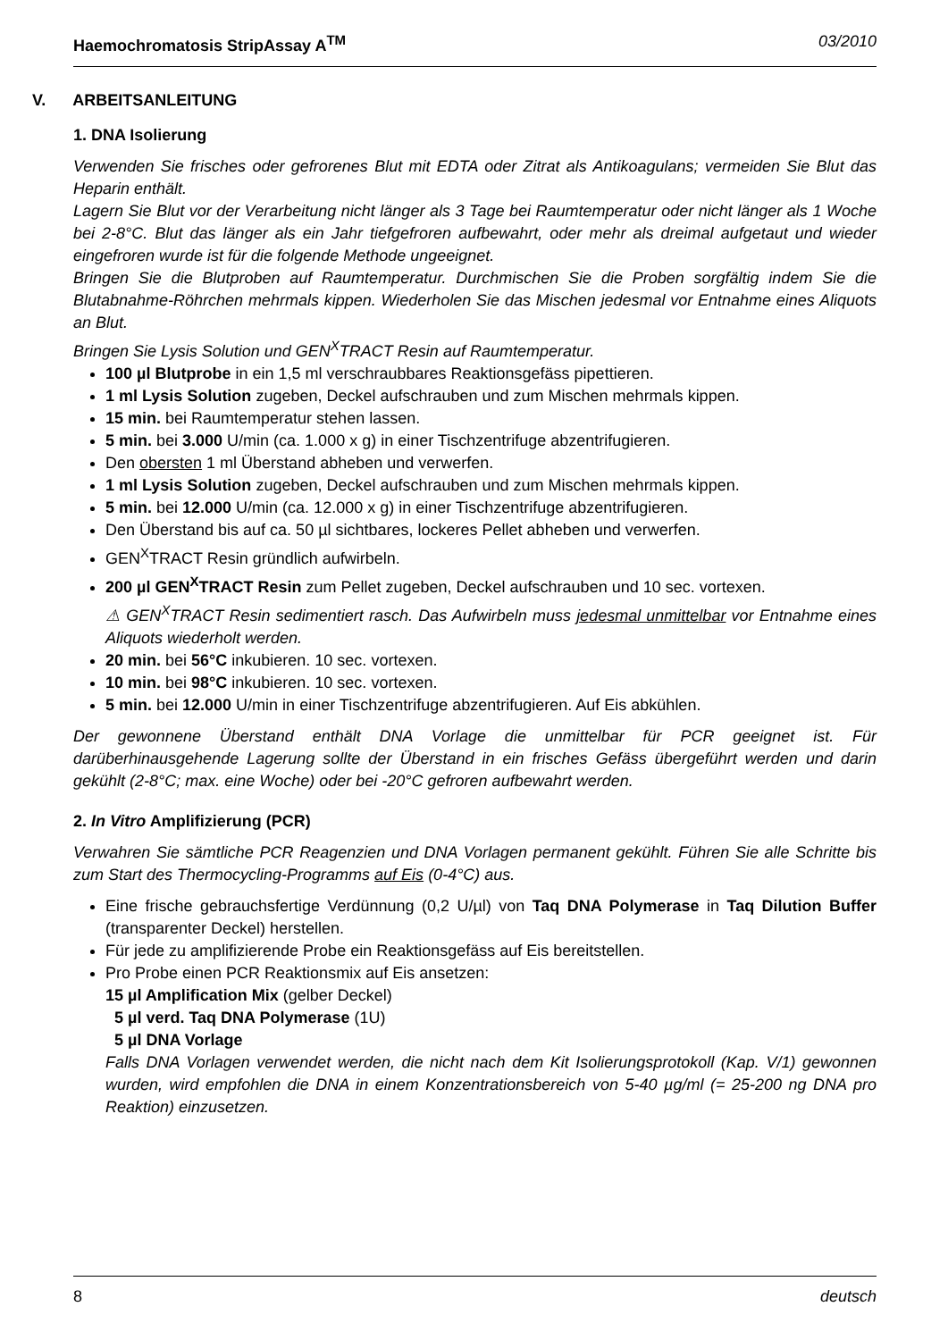Haemochromatosis StripAssay A<sup>TM</sup> 03/2010
V. ARBEITSANLEITUNG
1. DNA Isolierung
Verwenden Sie frisches oder gefrorenes Blut mit EDTA oder Zitrat als Antikoagulans; vermeiden Sie Blut das Heparin enthält.
Lagern Sie Blut vor der Verarbeitung nicht länger als 3 Tage bei Raumtemperatur oder nicht länger als 1 Woche bei 2-8°C. Blut das länger als ein Jahr tiefgefroren aufbewahrt, oder mehr als dreimal aufgetaut und wieder eingefroren wurde ist für die folgende Methode ungeeignet.
Bringen Sie die Blutproben auf Raumtemperatur. Durchmischen Sie die Proben sorgfältig indem Sie die Blutabnahme-Röhrchen mehrmals kippen. Wiederholen Sie das Mischen jedesmal vor Entnahme eines Aliquots an Blut.
Bringen Sie Lysis Solution und GEN<sup>X</sup>TRACT Resin auf Raumtemperatur.
100 µl Blutprobe in ein 1,5 ml verschraubbares Reaktionsgefäss pipettieren.
1 ml Lysis Solution zugeben, Deckel aufschrauben und zum Mischen mehrmals kippen.
15 min. bei Raumtemperatur stehen lassen.
5 min. bei 3.000 U/min (ca. 1.000 x g) in einer Tischzentrifuge abzentrifugieren.
Den obersten 1 ml Überstand abheben und verwerfen.
1 ml Lysis Solution zugeben, Deckel aufschrauben und zum Mischen mehrmals kippen.
5 min. bei 12.000 U/min (ca. 12.000 x g) in einer Tischzentrifuge abzentrifugieren.
Den Überstand bis auf ca. 50 µl sichtbares, lockeres Pellet abheben und verwerfen.
GEN<sup>X</sup>TRACT Resin gründlich aufwirbeln.
200 µl GEN<sup>X</sup>TRACT Resin zum Pellet zugeben, Deckel aufschrauben und 10 sec. vortexen.
⚠ GEN<sup>X</sup>TRACT Resin sedimentiert rasch. Das Aufwirbeln muss jedesmal unmittelbar vor Entnahme eines Aliquots wiederholt werden.
20 min. bei 56°C inkubieren. 10 sec. vortexen.
10 min. bei 98°C inkubieren. 10 sec. vortexen.
5 min. bei 12.000 U/min in einer Tischzentrifuge abzentrifugieren. Auf Eis abkühlen.
Der gewonnene Überstand enthält DNA Vorlage die unmittelbar für PCR geeignet ist. Für darüberhinausgehende Lagerung sollte der Überstand in ein frisches Gefäss übergeführt werden und darin gekühlt (2-8°C; max. eine Woche) oder bei -20°C gefroren aufbewahrt werden.
2. In Vitro Amplifizierung (PCR)
Verwahren Sie sämtliche PCR Reagenzien und DNA Vorlagen permanent gekühlt. Führen Sie alle Schritte bis zum Start des Thermocycling-Programms auf Eis (0-4°C) aus.
Eine frische gebrauchsfertige Verdünnung (0,2 U/µl) von Taq DNA Polymerase in Taq Dilution Buffer (transparenter Deckel) herstellen.
Für jede zu amplifizierende Probe ein Reaktionsgefäss auf Eis bereitstellen.
Pro Probe einen PCR Reaktionsmix auf Eis ansetzen:
15 µl Amplification Mix (gelber Deckel)
5 µl verd. Taq DNA Polymerase (1U)
5 µl DNA Vorlage
Falls DNA Vorlagen verwendet werden, die nicht nach dem Kit Isolierungsprotokoll (Kap. V/1) gewonnen wurden, wird empfohlen die DNA in einem Konzentrationsbereich von 5-40 µg/ml (= 25-200 ng DNA pro Reaktion) einzusetzen.
8 deutsch